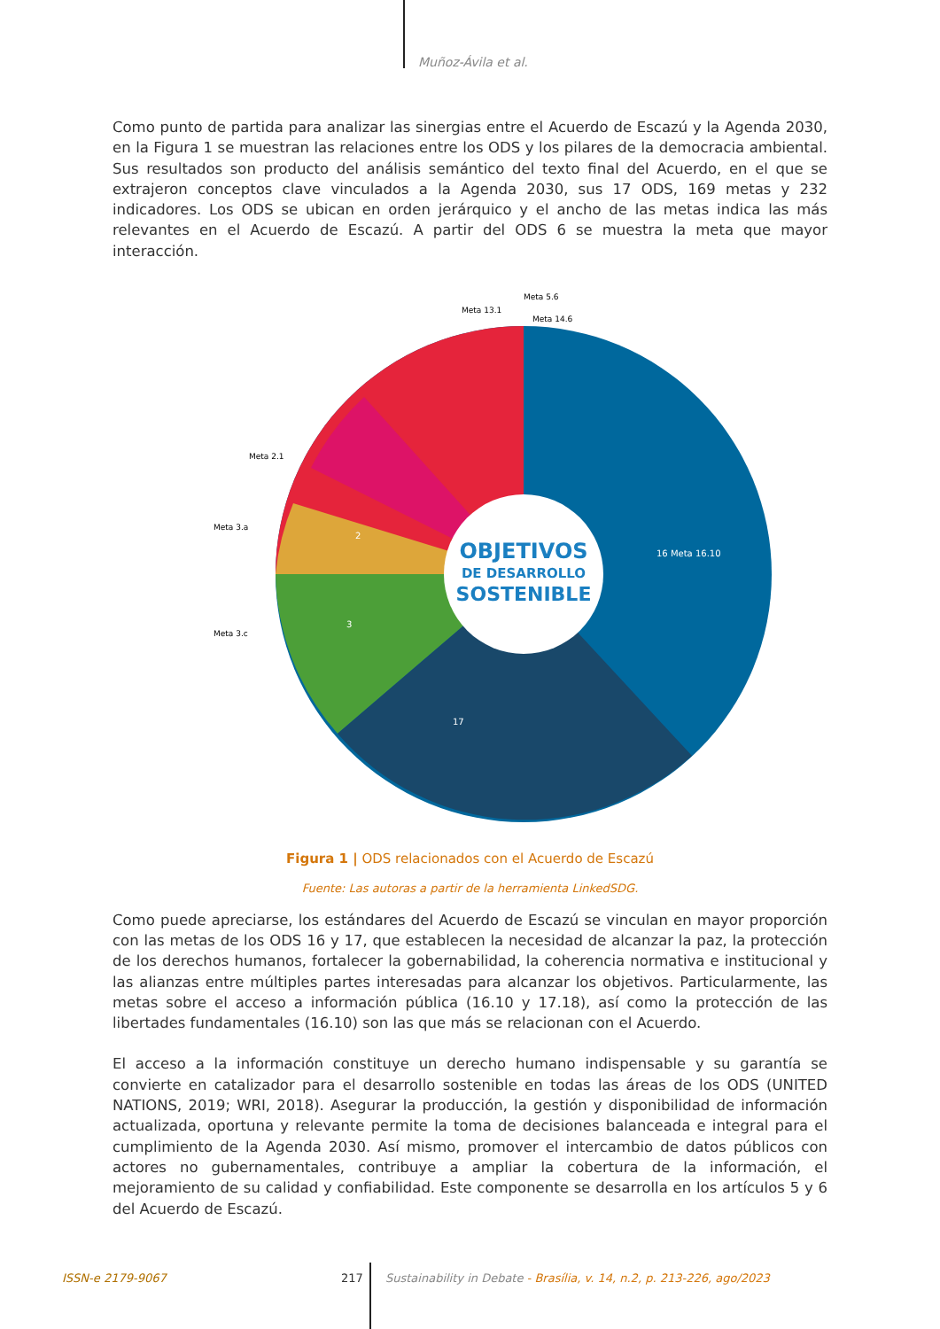Muñoz-Ávila et al.
Como punto de partida para analizar las sinergias entre el Acuerdo de Escazú y la Agenda 2030, en la Figura 1 se muestran las relaciones entre los ODS y los pilares de la democracia ambiental. Sus resultados son producto del análisis semántico del texto final del Acuerdo, en el que se extrajeron conceptos clave vinculados a la Agenda 2030, sus 17 ODS, 169 metas y 232 indicadores. Los ODS se ubican en orden jerárquico y el ancho de las metas indica las más relevantes en el Acuerdo de Escazú. A partir del ODS 6 se muestra la meta que mayor interacción.
OBJETIVOS
DE DESARROLLO
SOSTENIBLE
16 Meta 16.10
17
2
3
Meta 5.6
Meta 13.1
Meta 14.6
Meta 2.1
Meta 3.a
Meta 3.c
Figura 1 | ODS relacionados con el Acuerdo de Escazú
Fuente: Las autoras a partir de la herramienta LinkedSDG.
Como puede apreciarse, los estándares del Acuerdo de Escazú se vinculan en mayor proporción con las metas de los ODS 16 y 17, que establecen la necesidad de alcanzar la paz, la protección de los derechos humanos, fortalecer la gobernabilidad, la coherencia normativa e institucional y las alianzas entre múltiples partes interesadas para alcanzar los objetivos. Particularmente, las metas sobre el acceso a información pública (16.10 y 17.18), así como la protección de las libertades fundamentales (16.10) son las que más se relacionan con el Acuerdo.
El acceso a la información constituye un derecho humano indispensable y su garantía se convierte en catalizador para el desarrollo sostenible en todas las áreas de los ODS (UNITED NATIONS, 2019; WRI, 2018). Asegurar la producción, la gestión y disponibilidad de información actualizada, oportuna y relevante permite la toma de decisiones balanceada e integral para el cumplimiento de la Agenda 2030. Así mismo, promover el intercambio de datos públicos con actores no gubernamentales, contribuye a ampliar la cobertura de la información, el mejoramiento de su calidad y confiabilidad. Este componente se desarrolla en los artículos 5 y 6 del Acuerdo de Escazú.
ISSN-e 2179-9067 217 Sustainability in Debate - Brasília, v. 14, n.2, p. 213-226, ago/2023